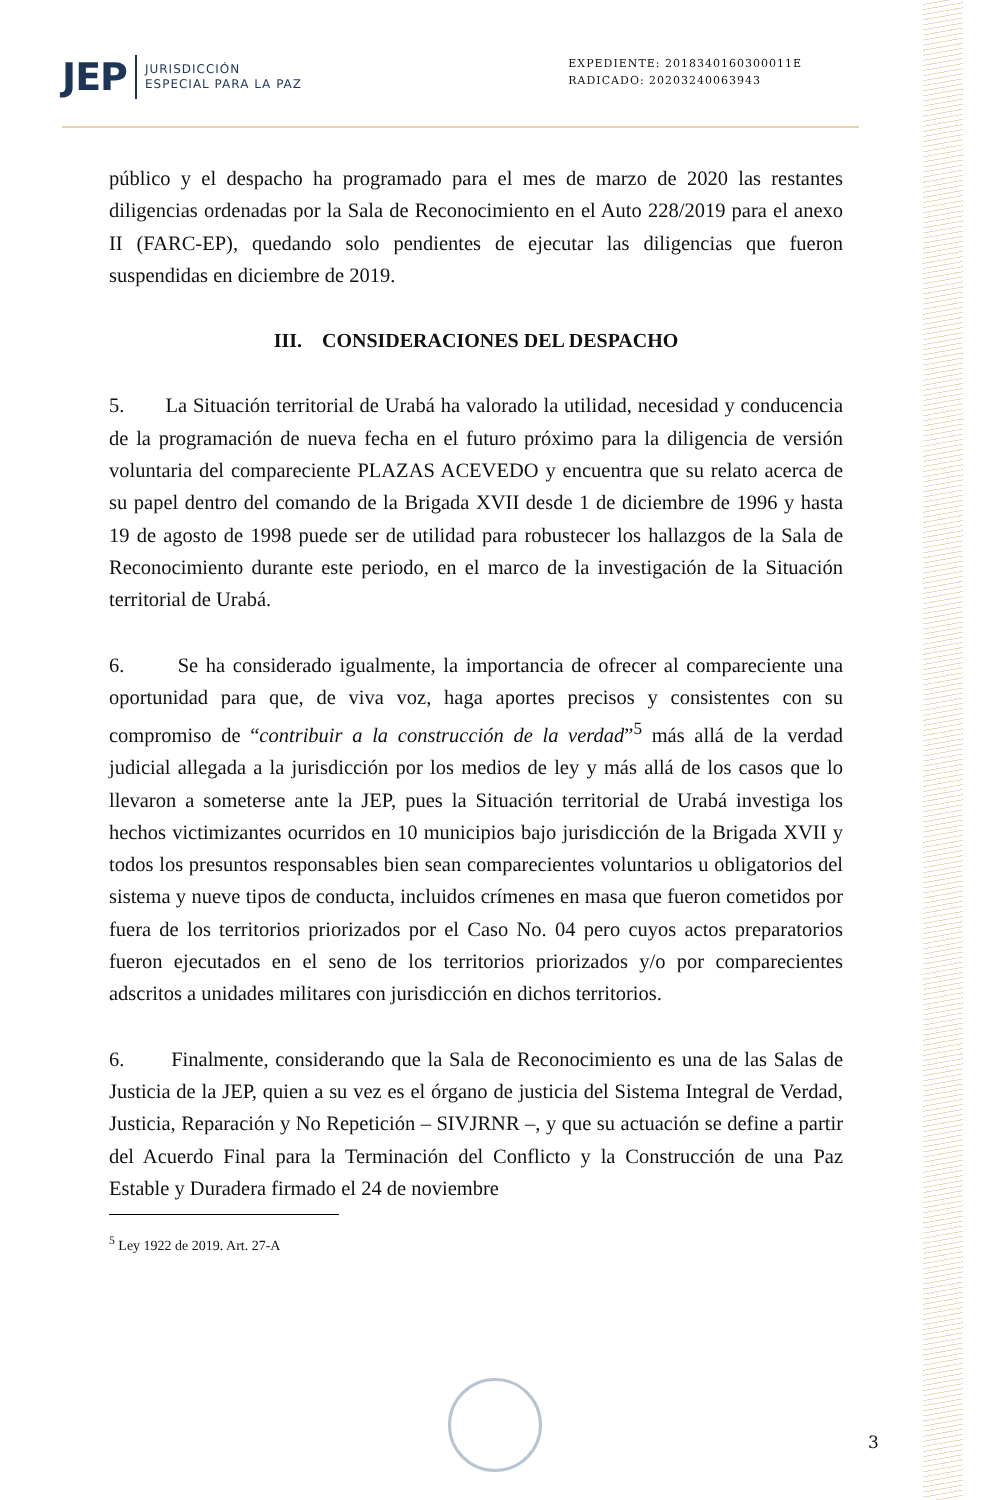JEP JURISDICCIÓN
ESPECIAL PARA LA PAZ
EXPEDIENTE: 2018340160300011E
RADICADO: 20203240063943
público y el despacho ha programado para el mes de marzo de 2020 las restantes diligencias ordenadas por la Sala de Reconocimiento en el Auto 228/2019 para el anexo II (FARC-EP), quedando solo pendientes de ejecutar las diligencias que fueron suspendidas en diciembre de 2019.
III. CONSIDERACIONES DEL DESPACHO
5. La Situación territorial de Urabá ha valorado la utilidad, necesidad y conducencia de la programación de nueva fecha en el futuro próximo para la diligencia de versión voluntaria del compareciente PLAZAS ACEVEDO y encuentra que su relato acerca de su papel dentro del comando de la Brigada XVII desde 1 de diciembre de 1996 y hasta 19 de agosto de 1998 puede ser de utilidad para robustecer los hallazgos de la Sala de Reconocimiento durante este periodo, en el marco de la investigación de la Situación territorial de Urabá.
6. Se ha considerado igualmente, la importancia de ofrecer al compareciente una oportunidad para que, de viva voz, haga aportes precisos y consistentes con su compromiso de “contribuir a la construcción de la verdad”<sup>5</sup> más allá de la verdad judicial allegada a la jurisdicción por los medios de ley y más allá de los casos que lo llevaron a someterse ante la JEP, pues la Situación territorial de Urabá investiga los hechos victimizantes ocurridos en 10 municipios bajo jurisdicción de la Brigada XVII y todos los presuntos responsables bien sean comparecientes voluntarios u obligatorios del sistema y nueve tipos de conducta, incluidos crímenes en masa que fueron cometidos por fuera de los territorios priorizados por el Caso No. 04 pero cuyos actos preparatorios fueron ejecutados en el seno de los territorios priorizados y/o por comparecientes adscritos a unidades militares con jurisdicción en dichos territorios.
6. Finalmente, considerando que la Sala de Reconocimiento es una de las Salas de Justicia de la JEP, quien a su vez es el órgano de justicia del Sistema Integral de Verdad, Justicia, Reparación y No Repetición – SIVJRNR –, y que su actuación se define a partir del Acuerdo Final para la Terminación del Conflicto y la Construcción de una Paz Estable y Duradera firmado el 24 de noviembre
<sup>5</sup> Ley 1922 de 2019. Art. 27-A
3